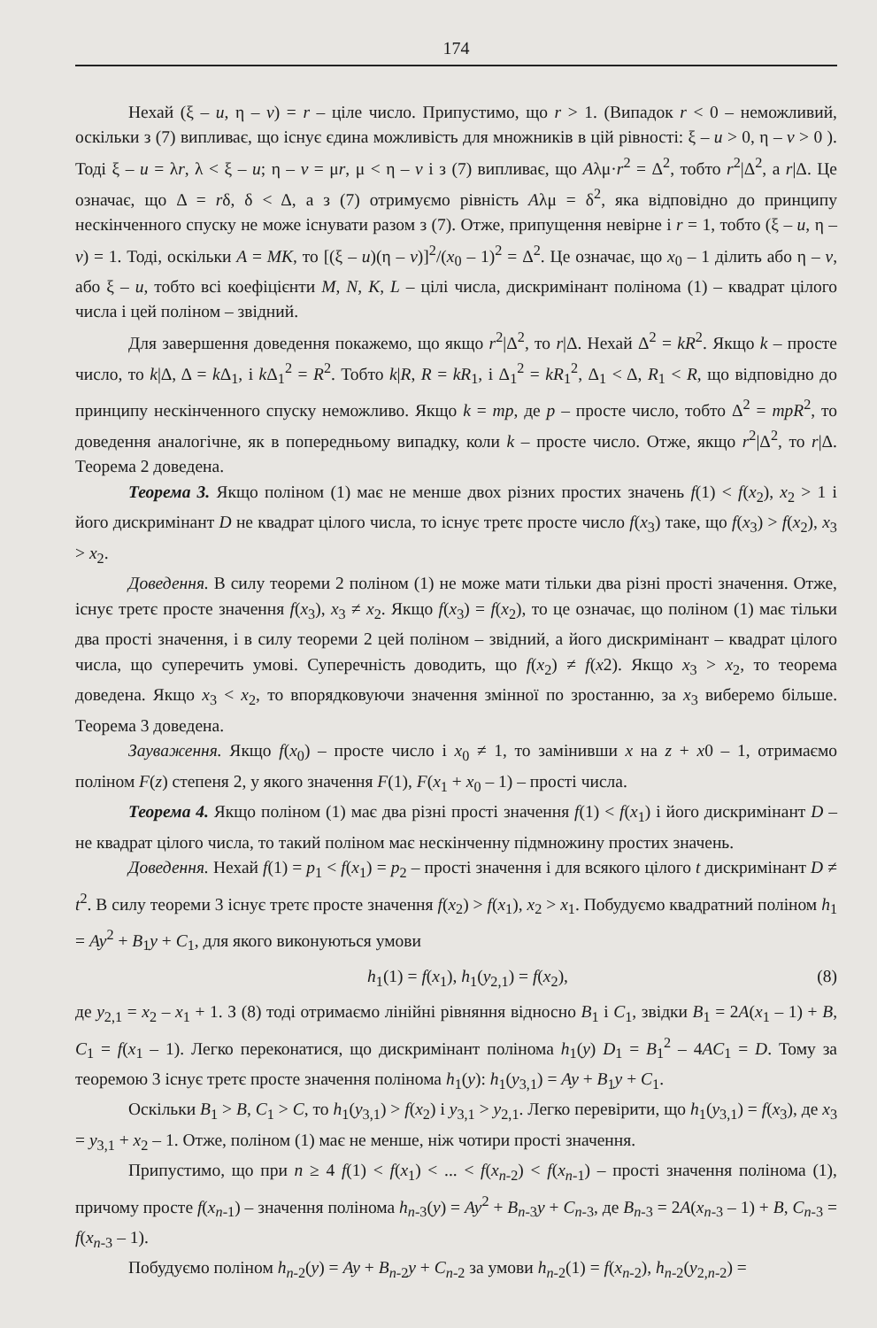174
Нехай (ξ – u, η – v) = r – ціле число. Припустимо, що r > 1. (Випадок r < 0 – неможливий, оскільки з (7) випливає, що існує єдина можливість для множників в цій рівності: ξ – u > 0, η – v > 0 ). Тоді ξ – u = λr, λ < ξ – u; η – v = μr, μ < η – v і з (7) випливає, що Aλμ·r<sup>2</sup> = Δ<sup>2</sup>, тобто r<sup>2</sup>|Δ<sup>2</sup>, а r|Δ. Це означає, що Δ = rδ, δ < Δ, а з (7) отримуємо рівність Aλμ = δ<sup>2</sup>, яка відповідно до принципу нескінченного спуску не може існувати разом з (7). Отже, припущення невірне і r = 1, тобто (ξ – u, η – v) = 1. Тоді, оскільки A = MK, то [(ξ – u)(η – v)]<sup>2</sup>/(x<sub>0</sub> – 1)<sup>2</sup> = Δ<sup>2</sup>. Це означає, що x<sub>0</sub> – 1 ділить або η – v, або ξ – u, тобто всі коефіцієнти M, N, K, L – цілі числа, дискримінант полінома (1) – квадрат цілого числа і цей поліном – звідний.
Для завершення доведення покажемо, що якщо r<sup>2</sup>|Δ<sup>2</sup>, то r|Δ. Нехай Δ<sup>2</sup> = kR<sup>2</sup>. Якщо k – просте число, то k|Δ, Δ = k Δ<sub>1</sub>, і k Δ<sub>1</sub><sup>2</sup> = R<sup>2</sup>. Тобто k|R, R = kR<sub>1</sub>, і Δ<sub>1</sub><sup>2</sup> = kR<sub>1</sub><sup>2</sup>, Δ<sub>1</sub> < Δ, R<sub>1</sub> < R, що відповідно до принципу нескінченного спуску неможливо. Якщо k = mp, де p – просте число, тобто Δ<sup>2</sup> = mpR<sup>2</sup>, то доведення аналогічне, як в попередньому випадку, коли k – просте число. Отже, якщо r<sup>2</sup>|Δ<sup>2</sup>, то r|Δ. Теорема 2 доведена.
Теорема 3. Якщо поліном (1) має не менше двох різних простих значень f(1) < f(x<sub>2</sub>), x<sub>2</sub> > 1 і його дискримінант D не квадрат цілого числа, то існує третє просте число f(x<sub>3</sub>) таке, що f(x<sub>3</sub>) > f(x<sub>2</sub>), x<sub>3</sub> > x<sub>2</sub>.
Доведення. В силу теореми 2 поліном (1) не може мати тільки два різні прості значення. Отже, існує третє просте значення f(x<sub>3</sub>), x<sub>3</sub> ≠ x<sub>2</sub>. Якщо f(x<sub>3</sub>) = f(x<sub>2</sub>), то це означає, що поліном (1) має тільки два прості значення, і в силу теореми 2 цей поліном – звідний, а його дискримінант – квадрат цілого числа, що суперечить умові. Суперечність доводить, що f(x<sub>2</sub>) ≠ f(x2). Якщо x<sub>3</sub> > x<sub>2</sub>, то теорема доведена. Якщо x<sub>3</sub> < x<sub>2</sub>, то впорядковуючи значення змінної по зростанню, за x<sub>3</sub> виберемо більше. Теорема 3 доведена.
Зауваження. Якщо f(x<sub>0</sub>) – просте число і x<sub>0</sub> ≠ 1, то замінивши x на z + x0 – 1, отримаємо поліном F(z) степеня 2, у якого значення F(1), F(x<sub>1</sub> + x<sub>0</sub> – 1) – прості числа.
Теорема 4. Якщо поліном (1) має два різні прості значення f(1) < f(x<sub>1</sub>) і його дискримінант D – не квадрат цілого числа, то такий поліном має нескінченну підмножину простих значень.
Доведення. Нехай f(1) = p<sub>1</sub> < f(x<sub>1</sub>) = p<sub>2</sub> – прості значення і для всякого цілого t дискримінант D ≠ t<sup>2</sup>. В силу теореми 3 існує третє просте значення f(x<sub>2</sub>) > f(x<sub>1</sub>), x<sub>2</sub> > x<sub>1</sub>. Побудуємо квадратний поліном h<sub>1</sub> = Ay<sup>2</sup> + B<sub>1</sub>y + C<sub>1</sub>, для якого виконуються умови
h<sub>1</sub>(1) = f(x<sub>1</sub>), h<sub>1</sub>(y<sub>2,1</sub>) = f(x<sub>2</sub>), (8)
де y<sub>2,1</sub> = x<sub>2</sub> – x<sub>1</sub> + 1. З (8) тоді отримаємо лінійні рівняння відносно B<sub>1</sub> і C<sub>1</sub>, звідки B<sub>1</sub> = 2A(x<sub>1</sub> – 1) + B, C<sub>1</sub> = f(x<sub>1</sub> – 1). Легко переконатися, що дискримінант полінома h<sub>1</sub>(y) D<sub>1</sub> = B<sub>1</sub><sup>2</sup> – 4AC<sub>1</sub> = D. Тому за теоремою 3 існує третє просте значення полінома h<sub>1</sub>(y): h<sub>1</sub>(y<sub>3,1</sub>) = Ay + B<sub>1</sub>y + C<sub>1</sub>.
Оскільки B<sub>1</sub> > B, C<sub>1</sub> > C, то h<sub>1</sub>(y<sub>3,1</sub>) > f(x<sub>2</sub>) і y<sub>3,1</sub> > y<sub>2,1</sub>. Легко перевірити, що h<sub>1</sub>(y<sub>3,1</sub>) = f(x<sub>3</sub>), де x<sub>3</sub> = y<sub>3,1</sub> + x<sub>2</sub> – 1. Отже, поліном (1) має не менше, ніж чотири прості значення.
Припустимо, що при n ≥ 4 f(1) < f(x<sub>1</sub>) < ... < f(x<sub>n-2</sub>) < f(x<sub>n-1</sub>) – прості значення полінома (1), причому просте f(x<sub>n-1</sub>) – значення полінома h<sub>n-3</sub>(y) = Ay<sup>2</sup> + B<sub>n-3</sub>y + C<sub>n-3</sub>, де B<sub>n-3</sub> = 2A(x<sub>n-3</sub> – 1) + B, C<sub>n-3</sub> = f(x<sub>n-3</sub> – 1).
Побудуємо поліном h<sub>n-2</sub>(y) = Ay + B<sub>n-2</sub>y + C<sub>n-2</sub> за умови h<sub>n-2</sub>(1) = f(x<sub>n-2</sub>), h<sub>n-2</sub>(y<sub>2,n-2</sub>) =